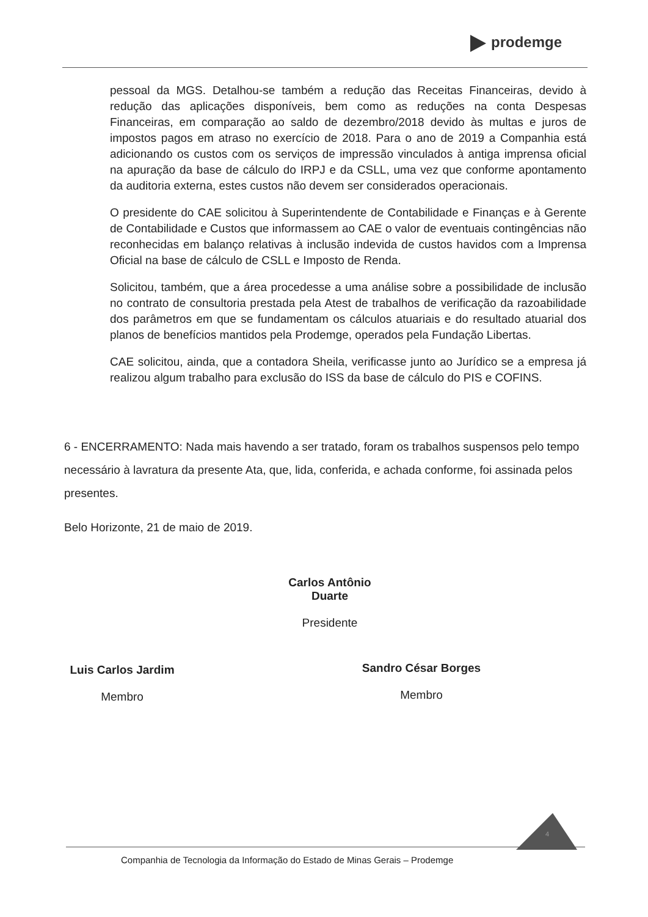prodemge
pessoal da MGS. Detalhou-se também a redução das Receitas Financeiras, devido à redução das aplicações disponíveis, bem como as reduções na conta Despesas Financeiras, em comparação ao saldo de dezembro/2018 devido às multas e juros de impostos pagos em atraso no exercício de 2018. Para o ano de 2019 a Companhia está adicionando os custos com os serviços de impressão vinculados à antiga imprensa oficial na apuração da base de cálculo do IRPJ e da CSLL, uma vez que conforme apontamento da auditoria externa, estes custos não devem ser considerados operacionais.
O presidente do CAE solicitou à Superintendente de Contabilidade e Finanças e à Gerente de Contabilidade e Custos que informassem ao CAE o valor de eventuais contingências não reconhecidas em balanço relativas à inclusão indevida de custos havidos com a Imprensa Oficial na base de cálculo de CSLL e Imposto de Renda.
Solicitou, também, que a área procedesse a uma análise sobre a possibilidade de inclusão no contrato de consultoria prestada pela Atest de trabalhos de verificação da razoabilidade dos parâmetros em que se fundamentam os cálculos atuariais e do resultado atuarial dos planos de benefícios mantidos pela Prodemge, operados pela Fundação Libertas.
CAE solicitou, ainda, que a contadora Sheila, verificasse junto ao Jurídico se a empresa já realizou algum trabalho para exclusão do ISS da base de cálculo do PIS e COFINS.
6 - ENCERRAMENTO: Nada mais havendo a ser tratado, foram os trabalhos suspensos pelo tempo necessário à lavratura da presente Ata, que, lida, conferida, e achada conforme, foi assinada pelos presentes.
Belo Horizonte, 21 de maio de 2019.
Carlos Antônio Duarte
Presidente
Luis Carlos Jardim
Membro
Sandro César Borges
Membro
4
Companhia de Tecnologia da Informação do Estado de Minas Gerais – Prodemge